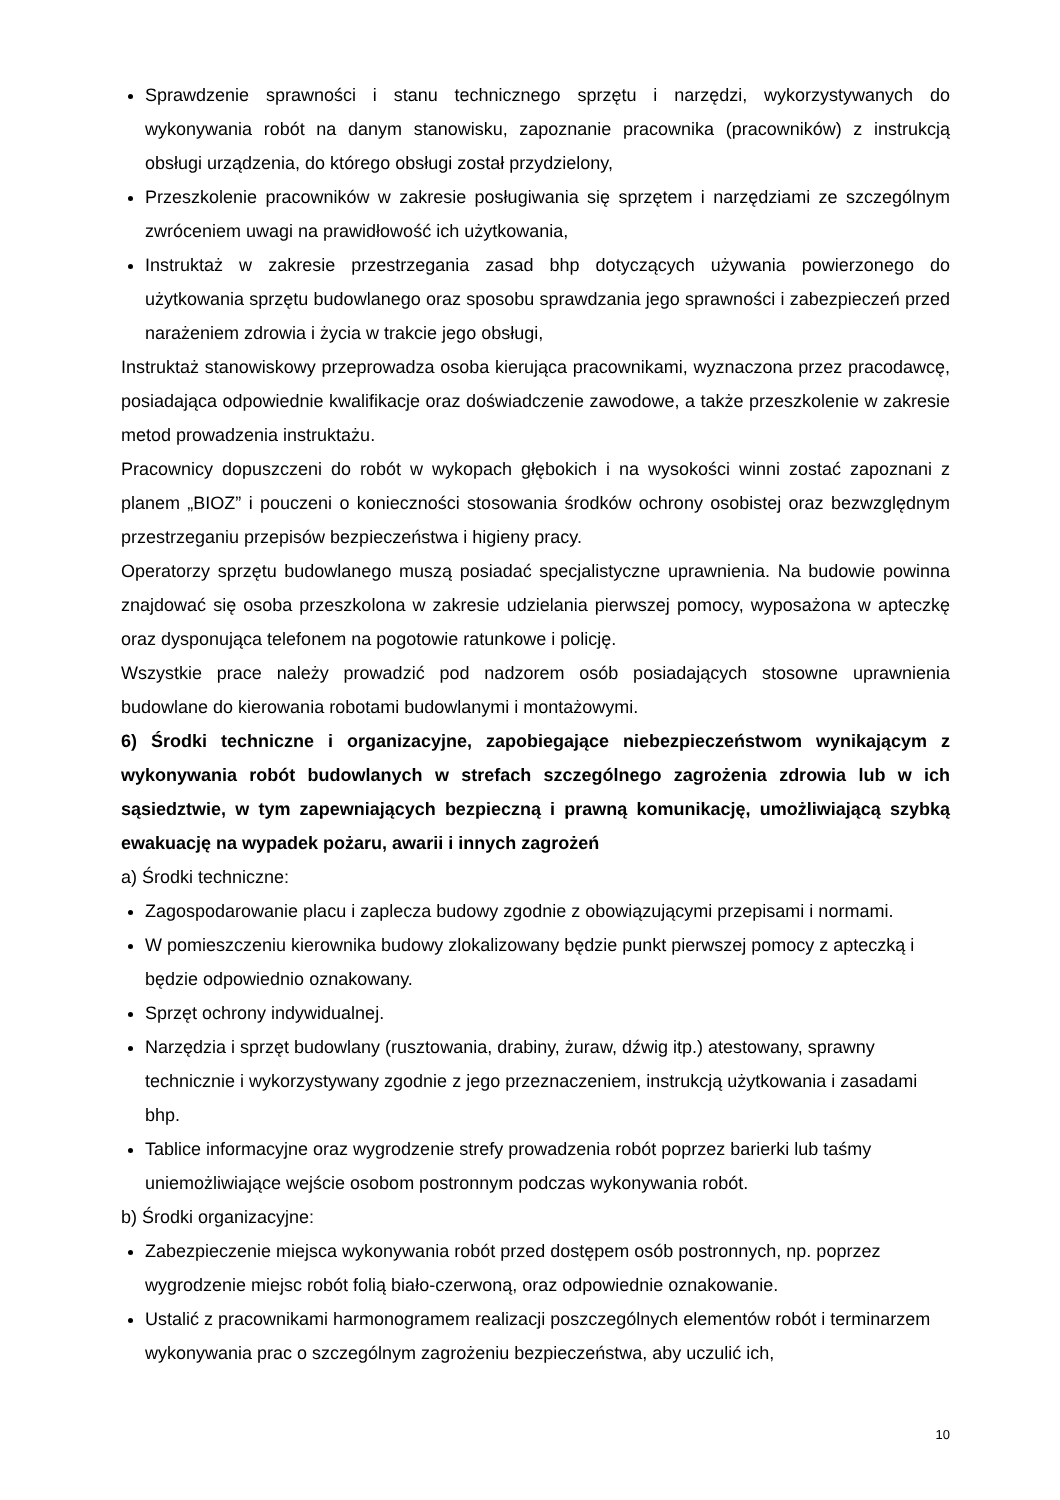Sprawdzenie sprawności i stanu technicznego sprzętu i narzędzi, wykorzystywanych do wykonywania robót na danym stanowisku, zapoznanie pracownika (pracowników) z instrukcją obsługi urządzenia, do którego obsługi został przydzielony,
Przeszkolenie pracowników w zakresie posługiwania się sprzętem i narzędziami ze szczególnym zwróceniem uwagi na prawidłowość ich użytkowania,
Instruktaż w zakresie przestrzegania zasad bhp dotyczących używania powierzonego do użytkowania sprzętu budowlanego oraz sposobu sprawdzania jego sprawności i zabezpieczeń przed narażeniem zdrowia i życia w trakcie jego obsługi,
Instruktaż stanowiskowy przeprowadza osoba kierująca pracownikami, wyznaczona przez pracodawcę, posiadająca odpowiednie kwalifikacje oraz doświadczenie zawodowe, a także przeszkolenie w zakresie metod prowadzenia instruktażu.
Pracownicy dopuszczeni do robót w wykopach głębokich i na wysokości winni zostać zapoznani z planem „BIOZ” i pouczeni o konieczności stosowania środków ochrony osobistej oraz bezwzględnym przestrzeganiu przepisów bezpieczeństwa i higieny pracy.
Operatorzy sprzętu budowlanego muszą posiadać specjalistyczne uprawnienia. Na budowie powinna znajdować się osoba przeszkolona w zakresie udzielania pierwszej pomocy, wyposażona w apteczkę oraz dysponująca telefonem na pogotowie ratunkowe i policję.
Wszystkie prace należy prowadzić pod nadzorem osób posiadających stosowne uprawnienia budowlane do kierowania robotami budowlanymi i montażowymi.
6) Środki techniczne i organizacyjne, zapobiegające niebezpieczeństwom wynikającym z wykonywania robót budowlanych w strefach szczególnego zagrożenia zdrowia lub w ich sąsiedztwie, w tym zapewniających bezpieczną i prawną komunikację, umożliwiającą szybką ewakuację na wypadek pożaru, awarii i innych zagrożeń
a) Środki techniczne:
Zagospodarowanie placu i zaplecza budowy zgodnie z obowiązującymi przepisami i normami.
W pomieszczeniu kierownika budowy zlokalizowany będzie punkt pierwszej pomocy z apteczką i będzie odpowiednio oznakowany.
Sprzęt ochrony indywidualnej.
Narzędzia i sprzęt budowlany (rusztowania, drabiny, żuraw, dźwig itp.) atestowany, sprawny technicznie i wykorzystywany zgodnie z jego przeznaczeniem, instrukcją użytkowania i zasadami bhp.
Tablice informacyjne oraz wygrodzenie strefy prowadzenia robót poprzez barierki lub taśmy uniemożliwiające wejście osobom postronnym podczas wykonywania robót.
b) Środki organizacyjne:
Zabezpieczenie miejsca wykonywania robót przed dostępem osób postronnych, np. poprzez wygrodzenie miejsc robót folią biało-czerwoną, oraz odpowiednie oznakowanie.
Ustalić z pracownikami harmonogramem realizacji poszczególnych elementów robót i terminarzem wykonywania prac o szczególnym zagrożeniu bezpieczeństwa, aby uczulić ich,
10